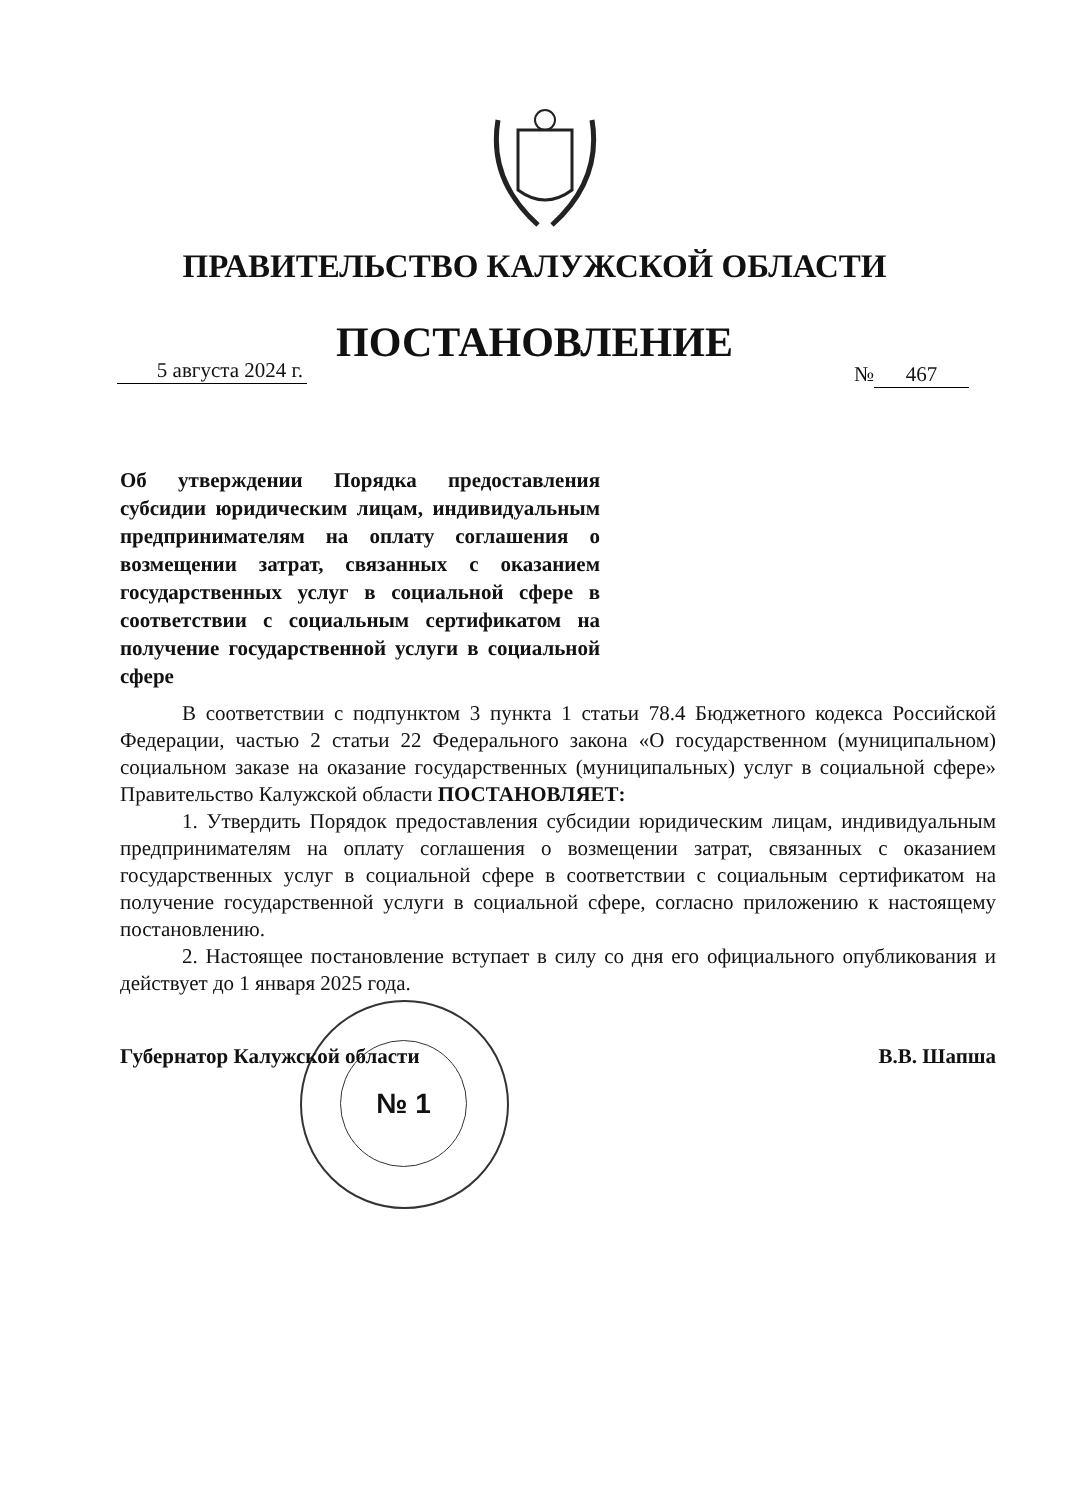ПРАВИТЕЛЬСТВО КАЛУЖСКОЙ ОБЛАСТИ
ПОСТАНОВЛЕНИЕ
5 августа 2024 г.
№ 467
Об утверждении Порядка предоставления субсидии юридическим лицам, индивидуальным предпринимателям на оплату соглашения о возмещении затрат, связанных с оказанием государственных услуг в социальной сфере в соответствии с социальным сертификатом на получение государственной услуги в социальной сфере
В соответствии с подпунктом 3 пункта 1 статьи 78.4 Бюджетного кодекса Российской Федерации, частью 2 статьи 22 Федерального закона «О государственном (муниципальном) социальном заказе на оказание государственных (муниципальных) услуг в социальной сфере» Правительство Калужской области ПОСТАНОВЛЯЕТ:
1. Утвердить Порядок предоставления субсидии юридическим лицам, индивидуальным предпринимателям на оплату соглашения о возмещении затрат, связанных с оказанием государственных услуг в социальной сфере в соответствии с социальным сертификатом на получение государственной услуги в социальной сфере, согласно приложению к настоящему постановлению.
2. Настоящее постановление вступает в силу со дня его официального опубликования и действует до 1 января 2025 года.
№ 1
Губернатор Калужской области В.В. Шапша